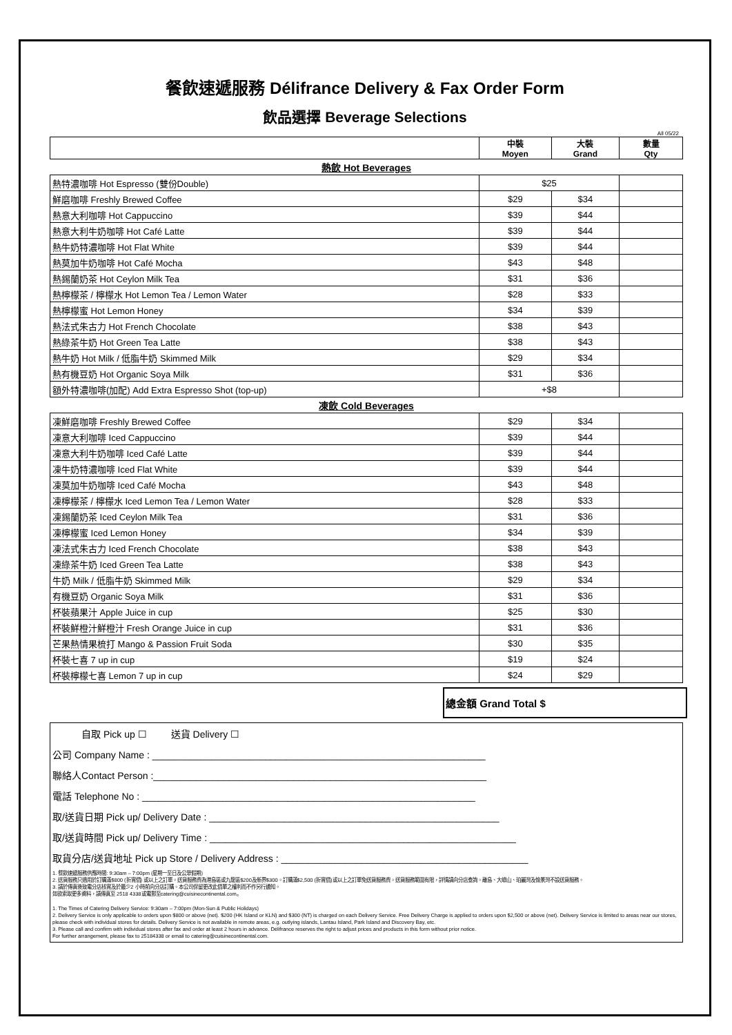餐飲速遞服務 Délifrance Delivery & Fax Order Form
飲品選擇 Beverage Selections
All 05/22
| | 中裝 Moyen | 大裝 Grand | 數量 Qty |
| --- | --- | --- | --- |
| 熱飲 Hot Beverages | | | |
| 熱特濃咖啡 Hot Espresso (雙份Double) | $25 | | |
| 鮮磨咖啡 Freshly Brewed Coffee | $29 | $34 | |
| 熱意大利咖啡 Hot Cappuccino | $39 | $44 | |
| 熱意大利牛奶咖啡 Hot Café Latte | $39 | $44 | |
| 熱牛奶特濃咖啡 Hot Flat White | $39 | $44 | |
| 熱莫加牛奶咖啡 Hot Café Mocha | $43 | $48 | |
| 熱錫蘭奶茶 Hot Ceylon Milk Tea | $31 | $36 | |
| 熱檸檬茶 / 檸檬水 Hot Lemon Tea / Lemon Water | $28 | $33 | |
| 熱檸檬蜜 Hot Lemon Honey | $34 | $39 | |
| 熱法式朱古力 Hot French Chocolate | $38 | $43 | |
| 熱綠茶牛奶 Hot Green Tea Latte | $38 | $43 | |
| 熱牛奶 Hot Milk / 低脂牛奶 Skimmed Milk | $29 | $34 | |
| 熱有機豆奶 Hot Organic Soya Milk | $31 | $36 | |
| 額外特濃咖啡(加配) Add Extra Espresso Shot (top-up) | +$8 | | |
| 凍飲 Cold Beverages | | | |
| 凍鮮磨咖啡 Freshly Brewed Coffee | $29 | $34 | |
| 凍意大利咖啡 Iced Cappuccino | $39 | $44 | |
| 凍意大利牛奶咖啡 Iced Café Latte | $39 | $44 | |
| 凍牛奶特濃咖啡 Iced Flat White | $39 | $44 | |
| 凍莫加牛奶咖啡 Iced Café Mocha | $43 | $48 | |
| 凍檸檬茶 / 檸檬水 Iced Lemon Tea / Lemon Water | $28 | $33 | |
| 凍錫蘭奶茶 Iced Ceylon Milk Tea | $31 | $36 | |
| 凍檸檬蜜 Iced Lemon Honey | $34 | $39 | |
| 凍法式朱古力 Iced French Chocolate | $38 | $43 | |
| 凍綠茶牛奶 Iced Green Tea Latte | $38 | $43 | |
| 牛奶 Milk / 低脂牛奶 Skimmed Milk | $29 | $34 | |
| 有機豆奶 Organic Soya Milk | $31 | $36 | |
| 杯裝蘋果汁 Apple Juice in cup | $25 | $30 | |
| 杯裝鮮橙汁鮮橙汁 Fresh Orange Juice in cup | $31 | $36 | |
| 芒果熱情果梳打 Mango & Passion Fruit Soda | $30 | $35 | |
| 杯裝七喜 7 up in cup | $19 | $24 | |
| 杯裝檸檬七喜 Lemon 7 up in cup | $24 | $29 | |
總金額 Grand Total $
自取 Pick up ☐ 送貨 Delivery ☐
公司 Company Name : ______________________________________________________________
聯絡人Contact Person :______________________________________________________________
電話 Telephone No : ______________________________________________________________
取/送貨日期 Pick up/ Delivery Date : ______________________________________________________
取/送貨時間 Pick up/ Delivery Time : _________________________________________________________
取貨分店/送貨地址 Pick up Store / Delivery Address : ______________________________________________
1. 餐飲速遞服務供應時間: 9:30am – 7:00pm (星期一至日及公眾假期)
2. 送貨服務只適用於訂購滿$800 (折實價) 或以上之訂單。送貨服務費為港島區或九龍區$200及新界$300。訂購滿$2,500 (折實價)或以上之訂單免送貨服務費。送貨服務範圍有限，詳情請向分店查詢。離島、大嶼山、珀麗灣及愉景灣不設送貨服務。
3. 請於傳真後致電分店核實及於最少2 小時前向分店訂購。本公司保留更改此價單之權利而不作另行通知。
如欲索取更多資料，請傳真至 2518 4338或電郵至catering@cuisinecontinental.com。
1. The Times of Catering Delivery Service: 9:30am – 7:00pm (Mon-Sun & Public Holidays)
2. Delivery Service is only applicable to orders upon $800 or above (net). $200 (HK Island or KLN) and $300 (NT) is charged on each Delivery Service. Free Delivery Charge is applied to orders upon $2,500 or above (net). Delivery Service is limited to areas near our stores, please check with individual stores for details. Delivery Service is not available in remote areas, e.g. outlying islands, Lantau Island, Park Island and Discovery Bay, etc.
3. Please call and confirm with individual stores after fax and order at least 2 hours in advance. Délifrance reserves the right to adjust prices and products in this form without prior notice.
For further arrangement, please fax to 25184338 or email to catering@cuisinecontinental.com.